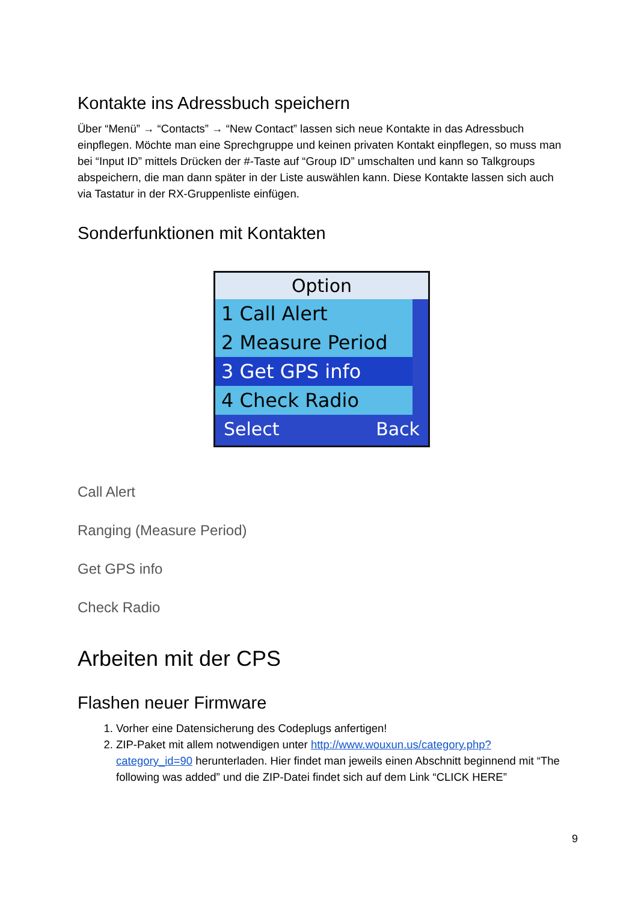Kontakte ins Adressbuch speichern
Über “Menü” → “Contacts” → “New Contact” lassen sich neue Kontakte in das Adressbuch einpflegen. Möchte man eine Sprechgruppe und keinen privaten Kontakt einpflegen, so muss man bei “Input ID” mittels Drücken der #-Taste auf “Group ID” umschalten und kann so Talkgroups abspeichern, die man dann später in der Liste auswählen kann. Diese Kontakte lassen sich auch via Tastatur in der RX-Gruppenliste einfügen.
Sonderfunktionen mit Kontakten
Option
1 Call Alert
2 Measure Period
3 Get GPS info
4 Check Radio
Select Back
Call Alert
Ranging (Measure Period)
Get GPS info
Check Radio
Arbeiten mit der CPS
Flashen neuer Firmware
1. Vorher eine Datensicherung des Codeplugs anfertigen!
2. ZIP-Paket mit allem notwendigen unter http://www.wouxun.us/category.php?category_id=90 herunterladen. Hier findet man jeweils einen Abschnitt beginnend mit “The following was added” und die ZIP-Datei findet sich auf dem Link “CLICK HERE”
9